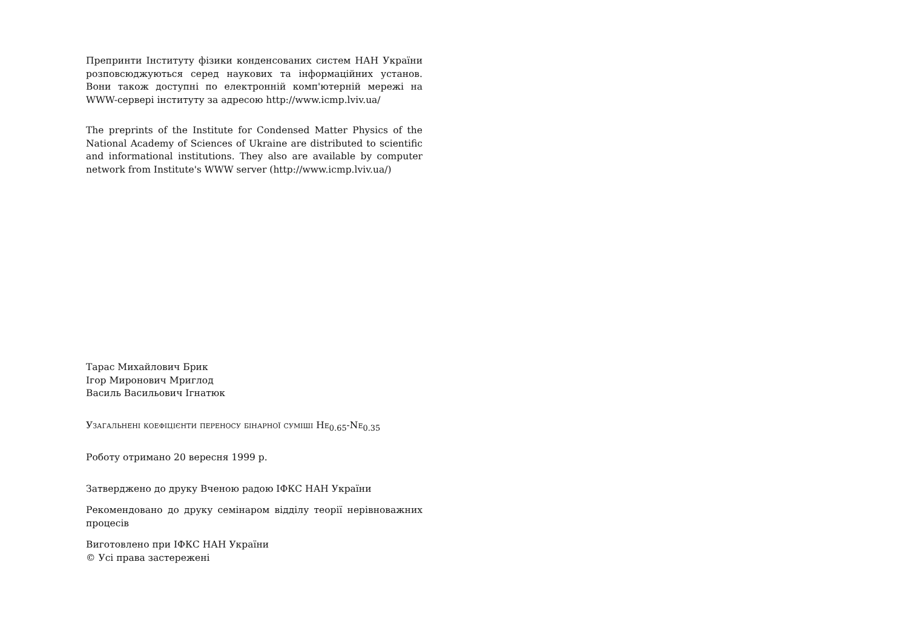Препринти Інституту фізики конденсованих систем НАН України розповсюджуються серед наукових та інформаційних установ. Вони також доступні по електронній комп'ютерній мережі на WWW-сервері інституту за адресою http://www.icmp.lviv.ua/
The preprints of the Institute for Condensed Matter Physics of the National Academy of Sciences of Ukraine are distributed to scientific and informational institutions. They also are available by computer network from Institute's WWW server (http://www.icmp.lviv.ua/)
Тарас Михайлович Брик
Ігор Миронович Мриглод
Василь Васильович Ігнатюк
Узагальнені коефіцієнти переносу бінарної суміші He<sub>0.65</sub>-Ne<sub>0.35</sub>
Роботу отримано 20 вересня 1999 р.
Затверджено до друку Вченою радою ІФКС НАН України
Рекомендовано до друку семінаром відділу теорії нерівноважних процесів
Виготовлено при ІФКС НАН України
© Усі права застережені